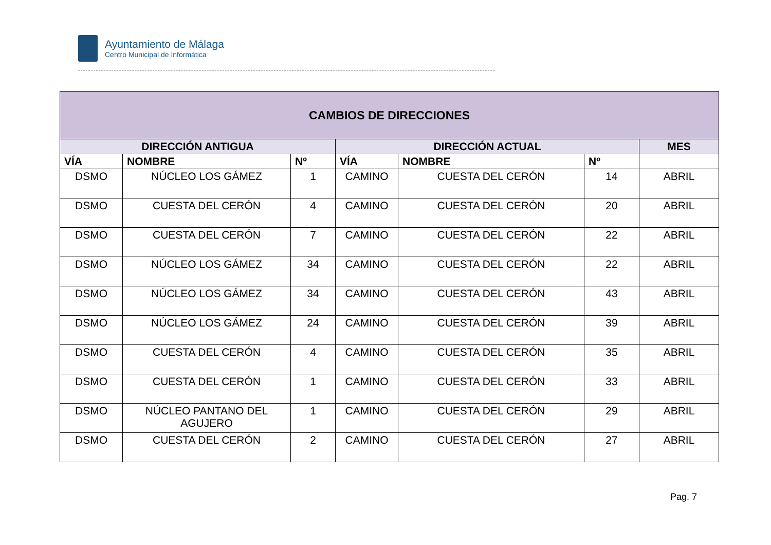Ayuntamiento de Málaga
Centro Municipal de Informática
| CAMBIOS DE DIRECCIONES | | | | | | |
| --- | --- | --- | --- | --- | --- | --- |
| DIRECCIÓN ANTIGUA | | | DIRECCIÓN ACTUAL | | | MES |
| VÍA | NOMBRE | Nº | VÍA | NOMBRE | Nº | |
| DSMO | NÚCLEO LOS GÁMEZ | 1 | CAMINO | CUESTA DEL CERÓN | 14 | ABRIL |
| DSMO | CUESTA DEL CERÓN | 4 | CAMINO | CUESTA DEL CERÓN | 20 | ABRIL |
| DSMO | CUESTA DEL CERÓN | 7 | CAMINO | CUESTA DEL CERÓN | 22 | ABRIL |
| DSMO | NÚCLEO LOS GÁMEZ | 34 | CAMINO | CUESTA DEL CERÓN | 22 | ABRIL |
| DSMO | NÚCLEO LOS GÁMEZ | 34 | CAMINO | CUESTA DEL CERÓN | 43 | ABRIL |
| DSMO | NÚCLEO LOS GÁMEZ | 24 | CAMINO | CUESTA DEL CERÓN | 39 | ABRIL |
| DSMO | CUESTA DEL CERÓN | 4 | CAMINO | CUESTA DEL CERÓN | 35 | ABRIL |
| DSMO | CUESTA DEL CERÓN | 1 | CAMINO | CUESTA DEL CERÓN | 33 | ABRIL |
| DSMO | NÚCLEO PANTANO DEL AGUJERO | 1 | CAMINO | CUESTA DEL CERÓN | 29 | ABRIL |
| DSMO | CUESTA DEL CERÓN | 2 | CAMINO | CUESTA DEL CERÓN | 27 | ABRIL |
Pag. 7